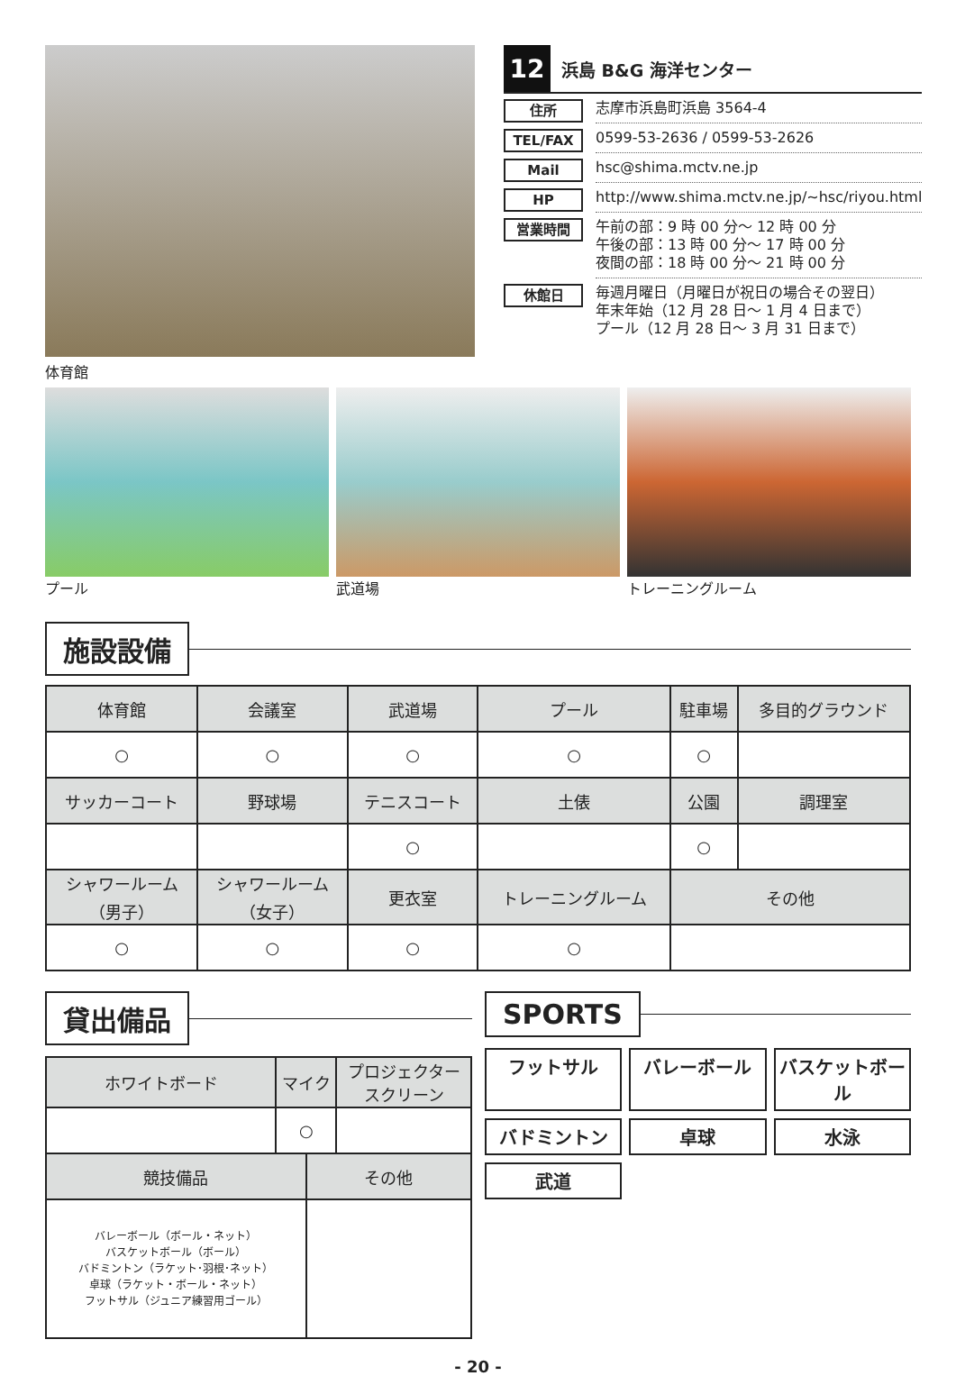体育館
12
浜島 B&G 海洋センター
住所
志摩市浜島町浜島 3564-4
TEL/FAX
0599-53-2636 / 0599-53-2626
Mail
hsc@shima.mctv.ne.jp
HP
http://www.shima.mctv.ne.jp/~hsc/riyou.html
営業時間
午前の部：9 時 00 分～ 12 時 00 分
午後の部：13 時 00 分～ 17 時 00 分
夜間の部：18 時 00 分～ 21 時 00 分
休館日
毎週月曜日（月曜日が祝日の場合その翌日）
年末年始（12 月 28 日～ 1 月 4 日まで）
プール（12 月 28 日～ 3 月 31 日まで）
プール 武道場 トレーニングルーム
施設設備
| 体育館 | 会議室 | 武道場 | プール | 駐車場 | 多目的グラウンド |
| --- | --- | --- | --- | --- | --- |
| ○ | ○ | ○ | ○ | ○ | |
| サッカーコート | 野球場 | テニスコート | 土俵 | 公園 | 調理室 |
| | | ○ | | ○ | |
| シャワールーム （男子） | シャワールーム （女子） | 更衣室 | トレーニングルーム | その他 | |
| ○ | ○ | ○ | ○ | | |
貸出備品
| ホワイトボード | マイク | | プロジェクター スクリーン |
| --- | --- | --- | --- |
| | ○ | | |
| 競技備品 | | その他 | |
| バレーボール（ボール・ネット） バスケットボール（ボール） バドミントン（ラケット･羽根･ネット） 卓球（ラケット・ボール・ネット） フットサル（ジュニア練習用ゴール） | | | |
SPORTS
フットサル
バレーボール
バスケットボール
バドミントン
卓球
水泳
武道
- 20 -